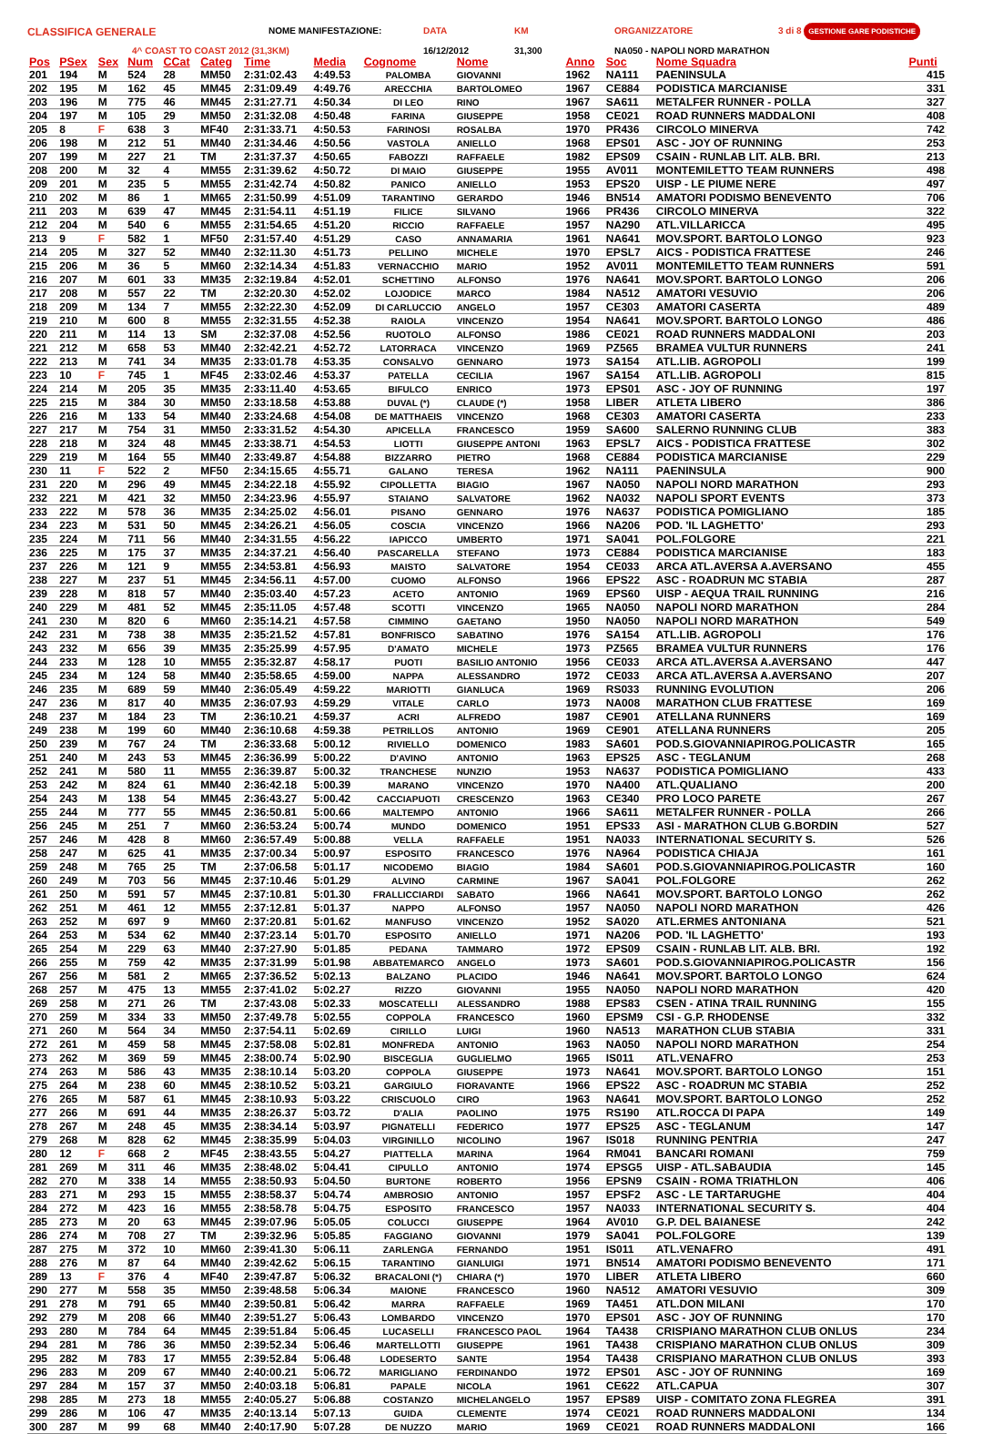CLASSIFICA GENERALE
NOME MANIFESTAZIONE:
DATA
KM
ORGANIZZATORE
3 di 8 GESTIONE GARE PODISTICHE
4^ COAST TO COAST 2012 (31,3KM)
16/12/2012
31,300
NA050 - NAPOLI NORD MARATHON
| Pos | PSex | Sex | Num | CCat | Categ | Time | Media | Cognome | Nome | Anno | Soc | Nome Squadra | Punti |
| --- | --- | --- | --- | --- | --- | --- | --- | --- | --- | --- | --- | --- | --- |
| 201 | 194 | M | 524 | 28 | MM50 | 2:31:02.43 | 4:49.53 | PALOMBA | GIOVANNI | 1962 | NA111 | PAENINSULA | 415 |
| 202 | 195 | M | 162 | 45 | MM45 | 2:31:09.49 | 4:49.76 | ARECCHIA | BARTOLOMEO | 1967 | CE884 | PODISTICA MARCIANISE | 331 |
| 203 | 196 | M | 775 | 46 | MM45 | 2:31:27.71 | 4:50.34 | DI LEO | RINO | 1967 | SA611 | METALFER RUNNER - POLLA | 327 |
| 204 | 197 | M | 105 | 29 | MM50 | 2:31:32.08 | 4:50.48 | FARINA | GIUSEPPE | 1958 | CE021 | ROAD RUNNERS MADDALONI | 408 |
| 205 | 8 | F | 638 | 3 | MF40 | 2:31:33.71 | 4:50.53 | FARINOSI | ROSALBA | 1970 | PR436 | CIRCOLO MINERVA | 742 |
| 206 | 198 | M | 212 | 51 | MM40 | 2:31:34.46 | 4:50.56 | VASTOLA | ANIELLO | 1968 | EPS01 | ASC - JOY OF RUNNING | 253 |
| 207 | 199 | M | 227 | 21 | TM | 2:31:37.37 | 4:50.65 | FABOZZI | RAFFAELE | 1982 | EPS09 | CSAIN - RUNLAB LIT. ALB. BRI. | 213 |
| 208 | 200 | M | 32 | 4 | MM55 | 2:31:39.62 | 4:50.72 | DI MAIO | GIUSEPPE | 1955 | AV011 | MONTEMILETTO TEAM RUNNERS | 498 |
| 209 | 201 | M | 235 | 5 | MM55 | 2:31:42.74 | 4:50.82 | PANICO | ANIELLO | 1953 | EPS20 | UISP - LE PIUME NERE | 497 |
| 210 | 202 | M | 86 | 1 | MM65 | 2:31:50.99 | 4:51.09 | TARANTINO | GERARDO | 1946 | BN514 | AMATORI PODISMO BENEVENTO | 706 |
| 211 | 203 | M | 639 | 47 | MM45 | 2:31:54.11 | 4:51.19 | FILICE | SILVANO | 1966 | PR436 | CIRCOLO MINERVA | 322 |
| 212 | 204 | M | 540 | 6 | MM55 | 2:31:54.65 | 4:51.20 | RICCIO | RAFFAELE | 1957 | NA290 | ATL.VILLARICCA | 495 |
| 213 | 9 | F | 582 | 1 | MF50 | 2:31:57.40 | 4:51.29 | CASO | ANNAMARIA | 1961 | NA641 | MOV.SPORT. BARTOLO LONGO | 923 |
| 214 | 205 | M | 327 | 52 | MM40 | 2:32:11.30 | 4:51.73 | PELLINO | MICHELE | 1970 | EPSL7 | AICS - PODISTICA FRATTESE | 246 |
| 215 | 206 | M | 36 | 5 | MM60 | 2:32:14.34 | 4:51.83 | VERNACCHIO | MARIO | 1952 | AV011 | MONTEMILETTO TEAM RUNNERS | 591 |
| 216 | 207 | M | 601 | 33 | MM35 | 2:32:19.84 | 4:52.01 | SCHETTINO | ALFONSO | 1976 | NA641 | MOV.SPORT. BARTOLO LONGO | 206 |
| 217 | 208 | M | 557 | 22 | TM | 2:32:20.30 | 4:52.02 | LOJODICE | MARCO | 1984 | NA512 | AMATORI VESUVIO | 206 |
| 218 | 209 | M | 134 | 7 | MM55 | 2:32:22.30 | 4:52.09 | DI CARLUCCIO | ANGELO | 1957 | CE303 | AMATORI CASERTA | 489 |
| 219 | 210 | M | 600 | 8 | MM55 | 2:32:31.55 | 4:52.38 | RAIOLA | VINCENZO | 1954 | NA641 | MOV.SPORT. BARTOLO LONGO | 486 |
| 220 | 211 | M | 114 | 13 | SM | 2:32:37.08 | 4:52.56 | RUOTOLO | ALFONSO | 1986 | CE021 | ROAD RUNNERS MADDALONI | 203 |
| 221 | 212 | M | 658 | 53 | MM40 | 2:32:42.21 | 4:52.72 | LATORRACA | VINCENZO | 1969 | PZ565 | BRAMEA VULTUR RUNNERS | 241 |
| 222 | 213 | M | 741 | 34 | MM35 | 2:33:01.78 | 4:53.35 | CONSALVO | GENNARO | 1973 | SA154 | ATL.LIB. AGROPOLI | 199 |
| 223 | 10 | F | 745 | 1 | MF45 | 2:33:02.46 | 4:53.37 | PATELLA | CECILIA | 1967 | SA154 | ATL.LIB. AGROPOLI | 815 |
| 224 | 214 | M | 205 | 35 | MM35 | 2:33:11.40 | 4:53.65 | BIFULCO | ENRICO | 1973 | EPS01 | ASC - JOY OF RUNNING | 197 |
| 225 | 215 | M | 384 | 30 | MM50 | 2:33:18.58 | 4:53.88 | DUVAL (*) | CLAUDE (*) | 1958 | LIBER | ATLETA LIBERO | 386 |
| 226 | 216 | M | 133 | 54 | MM40 | 2:33:24.68 | 4:54.08 | DE MATTHAEIS | VINCENZO | 1968 | CE303 | AMATORI CASERTA | 233 |
| 227 | 217 | M | 754 | 31 | MM50 | 2:33:31.52 | 4:54.30 | APICELLA | FRANCESCO | 1959 | SA600 | SALERNO RUNNING CLUB | 383 |
| 228 | 218 | M | 324 | 48 | MM45 | 2:33:38.71 | 4:54.53 | LIOTTI | GIUSEPPE ANTONI | 1963 | EPSL7 | AICS - PODISTICA FRATTESE | 302 |
| 229 | 219 | M | 164 | 55 | MM40 | 2:33:49.87 | 4:54.88 | BIZZARRO | PIETRO | 1968 | CE884 | PODISTICA MARCIANISE | 229 |
| 230 | 11 | F | 522 | 2 | MF50 | 2:34:15.65 | 4:55.71 | GALANO | TERESA | 1962 | NA111 | PAENINSULA | 900 |
| 231 | 220 | M | 296 | 49 | MM45 | 2:34:22.18 | 4:55.92 | CIPOLLETTA | BIAGIO | 1967 | NA050 | NAPOLI NORD MARATHON | 293 |
| 232 | 221 | M | 421 | 32 | MM50 | 2:34:23.96 | 4:55.97 | STAIANO | SALVATORE | 1962 | NA032 | NAPOLI SPORT EVENTS | 373 |
| 233 | 222 | M | 578 | 36 | MM35 | 2:34:25.02 | 4:56.01 | PISANO | GENNARO | 1976 | NA637 | PODISTICA POMIGLIANO | 185 |
| 234 | 223 | M | 531 | 50 | MM45 | 2:34:26.21 | 4:56.05 | COSCIA | VINCENZO | 1966 | NA206 | POD. 'IL LAGHETTO' | 293 |
| 235 | 224 | M | 711 | 56 | MM40 | 2:34:31.55 | 4:56.22 | IAPICCO | UMBERTO | 1971 | SA041 | POL.FOLGORE | 221 |
| 236 | 225 | M | 175 | 37 | MM35 | 2:34:37.21 | 4:56.40 | PASCARELLA | STEFANO | 1973 | CE884 | PODISTICA MARCIANISE | 183 |
| 237 | 226 | M | 121 | 9 | MM55 | 2:34:53.81 | 4:56.93 | MAISTO | SALVATORE | 1954 | CE033 | ARCA ATL.AVERSA A.AVERSANO | 455 |
| 238 | 227 | M | 237 | 51 | MM45 | 2:34:56.11 | 4:57.00 | CUOMO | ALFONSO | 1966 | EPS22 | ASC - ROADRUN MC STABIA | 287 |
| 239 | 228 | M | 818 | 57 | MM40 | 2:35:03.40 | 4:57.23 | ACETO | ANTONIO | 1969 | EPS60 | UISP - AEQUA TRAIL RUNNING | 216 |
| 240 | 229 | M | 481 | 52 | MM45 | 2:35:11.05 | 4:57.48 | SCOTTI | VINCENZO | 1965 | NA050 | NAPOLI NORD MARATHON | 284 |
| 241 | 230 | M | 820 | 6 | MM60 | 2:35:14.21 | 4:57.58 | CIMMINO | GAETANO | 1950 | NA050 | NAPOLI NORD MARATHON | 549 |
| 242 | 231 | M | 738 | 38 | MM35 | 2:35:21.52 | 4:57.81 | BONFRISCO | SABATINO | 1976 | SA154 | ATL.LIB. AGROPOLI | 176 |
| 243 | 232 | M | 656 | 39 | MM35 | 2:35:25.99 | 4:57.95 | D'AMATO | MICHELE | 1973 | PZ565 | BRAMEA VULTUR RUNNERS | 176 |
| 244 | 233 | M | 128 | 10 | MM55 | 2:35:32.87 | 4:58.17 | PUOTI | BASILIO ANTONIO | 1956 | CE033 | ARCA ATL.AVERSA A.AVERSANO | 447 |
| 245 | 234 | M | 124 | 58 | MM40 | 2:35:58.65 | 4:59.00 | NAPPA | ALESSANDRO | 1972 | CE033 | ARCA ATL.AVERSA A.AVERSANO | 207 |
| 246 | 235 | M | 689 | 59 | MM40 | 2:36:05.49 | 4:59.22 | MARIOTTI | GIANLUCA | 1969 | RS033 | RUNNING EVOLUTION | 206 |
| 247 | 236 | M | 817 | 40 | MM35 | 2:36:07.93 | 4:59.29 | VITALE | CARLO | 1973 | NA008 | MARATHON CLUB FRATTESE | 169 |
| 248 | 237 | M | 184 | 23 | TM | 2:36:10.21 | 4:59.37 | ACRI | ALFREDO | 1987 | CE901 | ATELLANA RUNNERS | 169 |
| 249 | 238 | M | 199 | 60 | MM40 | 2:36:10.68 | 4:59.38 | PETRILLOS | ANTONIO | 1969 | CE901 | ATELLANA RUNNERS | 205 |
| 250 | 239 | M | 767 | 24 | TM | 2:36:33.68 | 5:00.12 | RIVIELLO | DOMENICO | 1983 | SA601 | POD.S.GIOVANNIAPIROG.POLICASTR | 165 |
| 251 | 240 | M | 243 | 53 | MM45 | 2:36:36.99 | 5:00.22 | D'AVINO | ANTONIO | 1963 | EPS25 | ASC - TEGLANUM | 268 |
| 252 | 241 | M | 580 | 11 | MM55 | 2:36:39.87 | 5:00.32 | TRANCHESE | NUNZIO | 1953 | NA637 | PODISTICA POMIGLIANO | 433 |
| 253 | 242 | M | 824 | 61 | MM40 | 2:36:42.18 | 5:00.39 | MARANO | VINCENZO | 1970 | NA400 | ATL.QUALIANO | 200 |
| 254 | 243 | M | 138 | 54 | MM45 | 2:36:43.27 | 5:00.42 | CACCIAPUOTI | CRESCENZO | 1963 | CE340 | PRO LOCO PARETE | 267 |
| 255 | 244 | M | 777 | 55 | MM45 | 2:36:50.81 | 5:00.66 | MALTEMPO | ANTONIO | 1966 | SA611 | METALFER RUNNER - POLLA | 266 |
| 256 | 245 | M | 251 | 7 | MM60 | 2:36:53.24 | 5:00.74 | MUNDO | DOMENICO | 1951 | EPS33 | ASI - MARATHON CLUB G.BORDIN | 527 |
| 257 | 246 | M | 428 | 8 | MM60 | 2:36:57.49 | 5:00.88 | VELLA | RAFFAELE | 1951 | NA033 | INTERNATIONAL SECURITY S. | 526 |
| 258 | 247 | M | 625 | 41 | MM35 | 2:37:00.34 | 5:00.97 | ESPOSITO | FRANCESCO | 1976 | NA964 | PODISTICA CHIAJA | 161 |
| 259 | 248 | M | 765 | 25 | TM | 2:37:06.58 | 5:01.17 | NICODEMO | BIAGIO | 1984 | SA601 | POD.S.GIOVANNIAPIROG.POLICASTR | 160 |
| 260 | 249 | M | 703 | 56 | MM45 | 2:37:10.46 | 5:01.29 | ALVINO | CARMINE | 1967 | SA041 | POL.FOLGORE | 262 |
| 261 | 250 | M | 591 | 57 | MM45 | 2:37:10.81 | 5:01.30 | FRALLICCIARDI | SABATO | 1966 | NA641 | MOV.SPORT. BARTOLO LONGO | 262 |
| 262 | 251 | M | 461 | 12 | MM55 | 2:37:12.81 | 5:01.37 | NAPPO | ALFONSO | 1957 | NA050 | NAPOLI NORD MARATHON | 426 |
| 263 | 252 | M | 697 | 9 | MM60 | 2:37:20.81 | 5:01.62 | MANFUSO | VINCENZO | 1952 | SA020 | ATL.ERMES ANTONIANA | 521 |
| 264 | 253 | M | 534 | 62 | MM40 | 2:37:23.14 | 5:01.70 | ESPOSITO | ANIELLO | 1971 | NA206 | POD. 'IL LAGHETTO' | 193 |
| 265 | 254 | M | 229 | 63 | MM40 | 2:37:27.90 | 5:01.85 | PEDANA | TAMMARO | 1972 | EPS09 | CSAIN - RUNLAB LIT. ALB. BRI. | 192 |
| 266 | 255 | M | 759 | 42 | MM35 | 2:37:31.99 | 5:01.98 | ABBATEMARCO | ANGELO | 1973 | SA601 | POD.S.GIOVANNIAPIROG.POLICASTR | 156 |
| 267 | 256 | M | 581 | 2 | MM65 | 2:37:36.52 | 5:02.13 | BALZANO | PLACIDO | 1946 | NA641 | MOV.SPORT. BARTOLO LONGO | 624 |
| 268 | 257 | M | 475 | 13 | MM55 | 2:37:41.02 | 5:02.27 | RIZZO | GIOVANNI | 1955 | NA050 | NAPOLI NORD MARATHON | 420 |
| 269 | 258 | M | 271 | 26 | TM | 2:37:43.08 | 5:02.33 | MOSCATELLI | ALESSANDRO | 1988 | EPS83 | CSEN - ATINA TRAIL RUNNING | 155 |
| 270 | 259 | M | 334 | 33 | MM50 | 2:37:49.78 | 5:02.55 | COPPOLA | FRANCESCO | 1960 | EPSM9 | CSI - G.P. RHODENSE | 332 |
| 271 | 260 | M | 564 | 34 | MM50 | 2:37:54.11 | 5:02.69 | CIRILLO | LUIGI | 1960 | NA513 | MARATHON CLUB STABIA | 331 |
| 272 | 261 | M | 459 | 58 | MM45 | 2:37:58.08 | 5:02.81 | MONFREDA | ANTONIO | 1963 | NA050 | NAPOLI NORD MARATHON | 254 |
| 273 | 262 | M | 369 | 59 | MM45 | 2:38:00.74 | 5:02.90 | BISCEGLIA | GUGLIELMO | 1965 | IS011 | ATL.VENAFRO | 253 |
| 274 | 263 | M | 586 | 43 | MM35 | 2:38:10.14 | 5:03.20 | COPPOLA | GIUSEPPE | 1973 | NA641 | MOV.SPORT. BARTOLO LONGO | 151 |
| 275 | 264 | M | 238 | 60 | MM45 | 2:38:10.52 | 5:03.21 | GARGIULO | FIORAVANTE | 1966 | EPS22 | ASC - ROADRUN MC STABIA | 252 |
| 276 | 265 | M | 587 | 61 | MM45 | 2:38:10.93 | 5:03.22 | CRISCUOLO | CIRO | 1963 | NA641 | MOV.SPORT. BARTOLO LONGO | 252 |
| 277 | 266 | M | 691 | 44 | MM35 | 2:38:26.37 | 5:03.72 | D'ALIA | PAOLINO | 1975 | RS190 | ATL.ROCCA DI PAPA | 149 |
| 278 | 267 | M | 248 | 45 | MM35 | 2:38:34.14 | 5:03.97 | PIGNATELLI | FEDERICO | 1977 | EPS25 | ASC - TEGLANUM | 147 |
| 279 | 268 | M | 828 | 62 | MM45 | 2:38:35.99 | 5:04.03 | VIRGINILLO | NICOLINO | 1967 | IS018 | RUNNING PENTRIA | 247 |
| 280 | 12 | F | 668 | 2 | MF45 | 2:38:43.55 | 5:04.27 | PIATTELLA | MARINA | 1964 | RM041 | BANCARI ROMANI | 759 |
| 281 | 269 | M | 311 | 46 | MM35 | 2:38:48.02 | 5:04.41 | CIPULLO | ANTONIO | 1974 | EPSG5 | UISP - ATL.SABAUDIA | 145 |
| 282 | 270 | M | 338 | 14 | MM55 | 2:38:50.93 | 5:04.50 | BURTONE | ROBERTO | 1956 | EPSN9 | CSAIN - ROMA TRIATHLON | 406 |
| 283 | 271 | M | 293 | 15 | MM55 | 2:38:58.37 | 5:04.74 | AMBROSIO | ANTONIO | 1957 | EPSF2 | ASC - LE TARTARUGHE | 404 |
| 284 | 272 | M | 423 | 16 | MM55 | 2:38:58.78 | 5:04.75 | ESPOSITO | FRANCESCO | 1957 | NA033 | INTERNATIONAL SECURITY S. | 404 |
| 285 | 273 | M | 20 | 63 | MM45 | 2:39:07.96 | 5:05.05 | COLUCCI | GIUSEPPE | 1964 | AV010 | G.P. DEL BAIANESE | 242 |
| 286 | 274 | M | 708 | 27 | TM | 2:39:32.96 | 5:05.85 | FAGGIANO | GIOVANNI | 1979 | SA041 | POL.FOLGORE | 139 |
| 287 | 275 | M | 372 | 10 | MM60 | 2:39:41.30 | 5:06.11 | ZARLENGA | FERNANDO | 1951 | IS011 | ATL.VENAFRO | 491 |
| 288 | 276 | M | 87 | 64 | MM40 | 2:39:42.62 | 5:06.15 | TARANTINO | GIANLUIGI | 1971 | BN514 | AMATORI PODISMO BENEVENTO | 171 |
| 289 | 13 | F | 376 | 4 | MF40 | 2:39:47.87 | 5:06.32 | BRACALONI (*) | CHIARA (*) | 1970 | LIBER | ATLETA LIBERO | 660 |
| 290 | 277 | M | 558 | 35 | MM50 | 2:39:48.58 | 5:06.34 | MAIONE | FRANCESCO | 1960 | NA512 | AMATORI VESUVIO | 309 |
| 291 | 278 | M | 791 | 65 | MM40 | 2:39:50.81 | 5:06.42 | MARRA | RAFFAELE | 1969 | TA451 | ATL.DON MILANI | 170 |
| 292 | 279 | M | 208 | 66 | MM40 | 2:39:51.27 | 5:06.43 | LOMBARDO | VINCENZO | 1970 | EPS01 | ASC - JOY OF RUNNING | 170 |
| 293 | 280 | M | 784 | 64 | MM45 | 2:39:51.84 | 5:06.45 | LUCASELLI | FRANCESCO PAOL | 1964 | TA438 | CRISPIANO MARATHON CLUB ONLUS | 234 |
| 294 | 281 | M | 786 | 36 | MM50 | 2:39:52.34 | 5:06.46 | MARTELLOTTI | GIUSEPPE | 1961 | TA438 | CRISPIANO MARATHON CLUB ONLUS | 309 |
| 295 | 282 | M | 783 | 17 | MM55 | 2:39:52.84 | 5:06.48 | LODESERTO | SANTE | 1954 | TA438 | CRISPIANO MARATHON CLUB ONLUS | 393 |
| 296 | 283 | M | 209 | 67 | MM40 | 2:40:00.21 | 5:06.72 | MARIGLIANO | FERDINANDO | 1972 | EPS01 | ASC - JOY OF RUNNING | 169 |
| 297 | 284 | M | 157 | 37 | MM50 | 2:40:03.18 | 5:06.81 | PAPALE | NICOLA | 1961 | CE622 | ATL.CAPUA | 307 |
| 298 | 285 | M | 273 | 18 | MM55 | 2:40:05.27 | 5:06.88 | COSTANZO | MICHELANGELO | 1957 | EPS89 | UISP - COMITATO ZONA FLEGREA | 391 |
| 299 | 286 | M | 106 | 47 | MM35 | 2:40:13.14 | 5:07.13 | GUIDA | CLEMENTE | 1974 | CE021 | ROAD RUNNERS MADDALONI | 134 |
| 300 | 287 | M | 99 | 68 | MM40 | 2:40:17.90 | 5:07.28 | DE NUZZO | MARIO | 1969 | CE021 | ROAD RUNNERS MADDALONI | 166 |